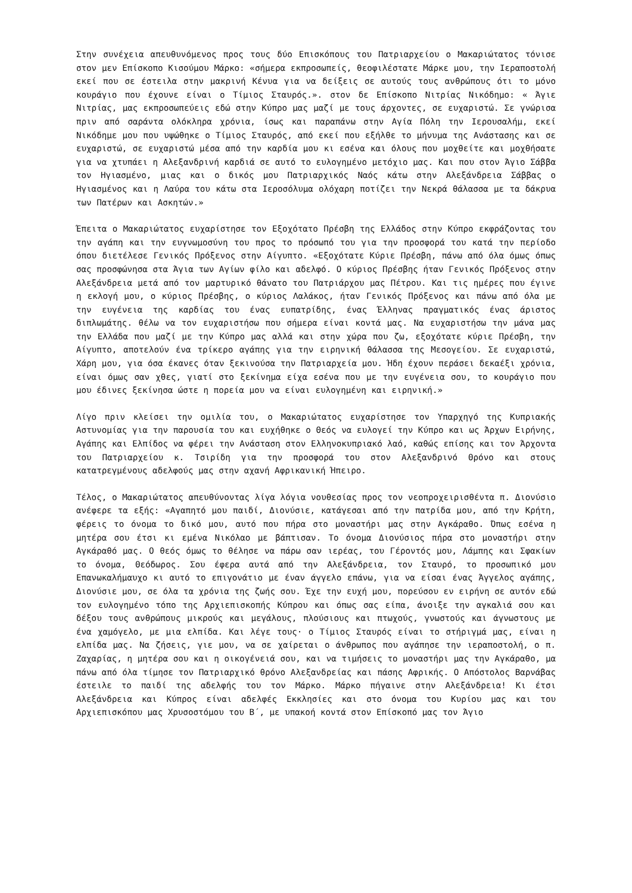Στην συνέχεια απευθυνόμενος προς τους δύο Επισκόπους του Πατριαρχείου ο Μακαριώτατος τόνισε στον μεν Επίσκοπο Κισούμου Μάρκο: «σήμερα εκπροσωπείς, θεοφιλέστατε Μάρκε μου, την Ιεραποστολή εκεί που σε έστειλα στην μακρινή Κένυα για να δείξεις σε αυτούς τους ανθρώπους ότι το μόνο κουράγιο που έχουνε είναι ο Τίμιος Σταυρός.». στον δε Επίσκοπο Νιτρίας Νικόδημο: « Άγιε Νιτρίας, μας εκπροσωπεύεις εδώ στην Κύπρο μας μαζί με τους άρχοντες, σε ευχαριστώ. Σε γνώρισα πριν από σαράντα ολόκληρα χρόνια, ίσως και παραπάνω στην Αγία Πόλη την Ιερουσαλήμ, εκεί Νικόδημε μου που υψώθηκε ο Τίμιος Σταυρός, από εκεί που εξήλθε το μήνυμα της Ανάστασης και σε ευχαριστώ, σε ευχαριστώ μέσα από την καρδία μου κι εσένα και όλους που μοχθείτε και μοχθήσατε για να χτυπάει η Αλεξανδρινή καρδιά σε αυτό το ευλογημένο μετόχιο μας. Και που στον Άγιο Σάββα τον Ηγιασμένο, μιας και ο δικός μου Πατριαρχικός Ναός κάτω στην Αλεξάνδρεια Σάββας ο Ηγιασμένος και η Λαύρα του κάτω στα Ιεροσόλυμα ολόχαρη ποτίζει την Νεκρά θάλασσα με τα δάκρυα των Πατέρων και Ασκητών.»
Έπειτα ο Μακαριώτατος ευχαρίστησε τον Εξοχότατο Πρέσβη της Ελλάδος στην Κύπρο εκφράζοντας του την αγάπη και την ευγνωμοσύνη του προς το πρόσωπό του για την προσφορά του κατά την περίοδο όπου διετέλεσε Γενικός Πρόξενος στην Αίγυπτο. «Εξοχότατε Κύριε Πρέσβη, πάνω από όλα όμως όπως σας προσφώνησα στα Άγια των Αγίων φίλο και αδελφό. Ο κύριος Πρέσβης ήταν Γενικός Πρόξενος στην Αλεξάνδρεια μετά από τον μαρτυρικό θάνατο του Πατριάρχου μας Πέτρου. Και τις ημέρες που έγινε η εκλογή μου, ο κύριος Πρέσβης, ο κύριος Λαλάκος, ήταν Γενικός Πρόξενος και πάνω από όλα με την ευγένεια της καρδίας του ένας ευπατρίδης, ένας Έλληνας πραγματικός ένας άριστος διπλωμάτης. θέλω να τον ευχαριστήσω που σήμερα είναι κοντά μας. Να ευχαριστήσω την μάνα μας την Ελλάδα που μαζί με την Κύπρο μας αλλά και στην χώρα που ζω, εξοχότατε κύριε Πρέσβη, την Αίγυπτο, αποτελούν ένα τρίκερο αγάπης για την ειρηνική θάλασσα της Μεσογείου. Σε ευχαριστώ, Χάρη μου, για όσα έκανες όταν ξεκινούσα την Πατριαρχεία μου. Ήδη έχουν περάσει δεκαέξι χρόνια, είναι όμως σαν χθες, γιατί στο ξεκίνημα είχα εσένα που με την ευγένεια σου, το κουράγιο που μου έδινες ξεκίνησα ώστε η πορεία μου να είναι ευλογημένη και ειρηνική.»
Λίγο πριν κλείσει την ομιλία του, ο Μακαριώτατος ευχαρίστησε τον Υπαρχηγό της Κυπριακής Αστυνομίας για την παρουσία του και ευχήθηκε ο Θεός να ευλογεί την Κύπρο και ως Άρχων Ειρήνης, Αγάπης και Ελπίδος να φέρει την Ανάσταση στον Ελληνοκυπριακό λαό, καθώς επίσης και τον Άρχοντα του Πατριαρχείου κ. Τσιρίδη για την προσφορά του στον Αλεξανδρινό Θρόνο και στους κατατρεγμένους αδελφούς μας στην αχανή Αφρικανική Ήπειρο.
Τέλος, ο Μακαριώτατος απευθύνοντας λίγα λόγια νουθεσίας προς τον νεοπροχειρισθέντα π. Διονύσιο ανέφερε τα εξής: «Αγαπητό μου παιδί, Διονύσιε, κατάγεσαι από την πατρίδα μου, από την Κρήτη, φέρεις το όνομα το δικό μου, αυτό που πήρα στο μοναστήρι μας στην Αγκάραθο. Όπως εσένα η μητέρα σου έτσι κι εμένα Νικόλαο με βάπτισαν. Το όνομα Διονύσιος πήρα στο μοναστήρι στην Αγκάραθό μας. Ο θεός όμως το θέλησε να πάρω σαν ιερέας, του Γέροντός μου, Λάμπης και Σφακίων το όνομα, Θεόδωρος. Σου έφερα αυτά από την Αλεξάνδρεια, τον Σταυρό, το προσωπικό μου Επανωκαλήμαυχο κι αυτό το επιγονάτιο με έναν άγγελο επάνω, για να είσαι ένας Άγγελος αγάπης, Διονύσιε μου, σε όλα τα χρόνια της ζωής σου. Έχε την ευχή μου, πορεύσου εν ειρήνη σε αυτόν εδώ τον ευλογημένο τόπο της Αρχιεπισκοπής Κύπρου και όπως σας είπα, άνοιξε την αγκαλιά σου και δέξου τους ανθρώπους μικρούς και μεγάλους, πλούσιους και πτωχούς, γνωστούς και άγνωστους με ένα χαμόγελο, με μια ελπίδα. Και λέγε τους· ο Τίμιος Σταυρός είναι το στήριγμά μας, είναι η ελπίδα μας. Να ζήσεις, γιε μου, να σε χαίρεται ο άνθρωπος που αγάπησε την ιεραποστολή, ο π. Ζαχαρίας, η μητέρα σου και η οικογένειά σου, και να τιμήσεις το μοναστήρι μας την Αγκάραθο, μα πάνω από όλα τίμησε τον Πατριαρχικό θρόνο Αλεξανδρείας και πάσης Αφρικής. Ο Απόστολος Βαρνάβας έστειλε το παιδί της αδελφής του τον Μάρκο. Μάρκο πήγαινε στην Αλεξάνδρεια! Κι έτσι Αλεξάνδρεια και Κύπρος είναι αδελφές Εκκλησίες και στο όνομα του Κυρίου μας και του Αρχιεπισκόπου μας Χρυσοστόμου του Β΄, με υπακοή κοντά στον Επίσκοπό μας τον Άγιο